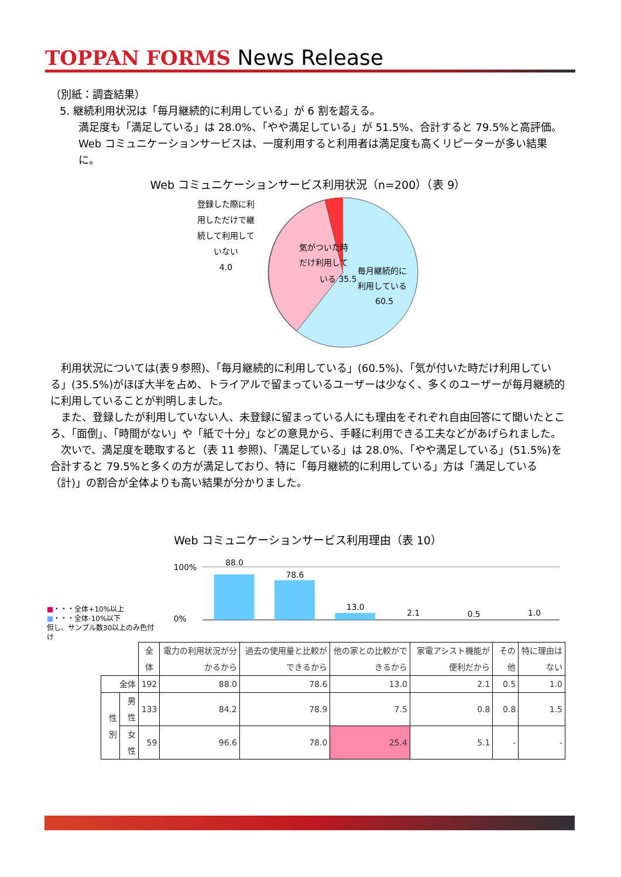TOPPAN FORMS News Release
（別紙：調査結果）
5. 継続利用状況は「毎月継続的に利用している」が 6 割を超える。
満足度も「満足している」は 28.0%、「やや満足している」が 51.5%、合計すると 79.5%と高評価。Web コミュニケーションサービスは、一度利用すると利用者は満足度も高くリピーターが多い結果に。
Web コミュニケーションサービス利用状況（n=200）（表 9）
登録した際に利用しただけで継続して利用していない
4.0
気がついた時
だけ利用して
いる 35.5
毎月継続的に
利用している
60.5
利用状況については(表９参照)、「毎月継続的に利用している」(60.5%)、「気が付いた時だけ利用している」(35.5%)がほぼ大半を占め、トライアルで留まっているユーザーは少なく、多くのユーザーが毎月継続的に利用していることが判明しました。
また、登録したが利用していない人、未登録に留まっている人にも理由をそれぞれ自由回答にて聞いたところ、「面倒」、「時間がない」や「紙で十分」などの意見から、手軽に利用できる工夫などがあげられました。
次いで、満足度を聴取すると（表 11 参照)、「満足している」は 28.0%、「やや満足している」(51.5%)を合計すると 79.5%と多くの方が満足しており、特に「毎月継続的に利用している」方は「満足している（計)」の割合が全体よりも高い結果が分かりました。
Web コミュニケーションサービス利用理由（表 10）
■・・・全体+10%以上
■・・・全体-10%以下
但し、サンプル数30以上のみ色付け
100%
0%
88.0
78.6
13.0
2.1
0.5
1.0
| | | 全体 | 電力の利用状況が分かるから | 過去の使用量と比較ができるから | 他の家との比較ができるから | 家電アシスト機能が便利だから | その他 | 特に理由はない |
| 全体 | | 192 | 88.0 | 78.6 | 13.0 | 2.1 | 0.5 | 1.0 |
| 性別 | 男性 | 133 | 84.2 | 78.9 | 7.5 | 0.8 | 0.8 | 1.5 |
| | 女性 | 59 | 96.6 | 78.0 | 25.4 | 5.1 | - | - |